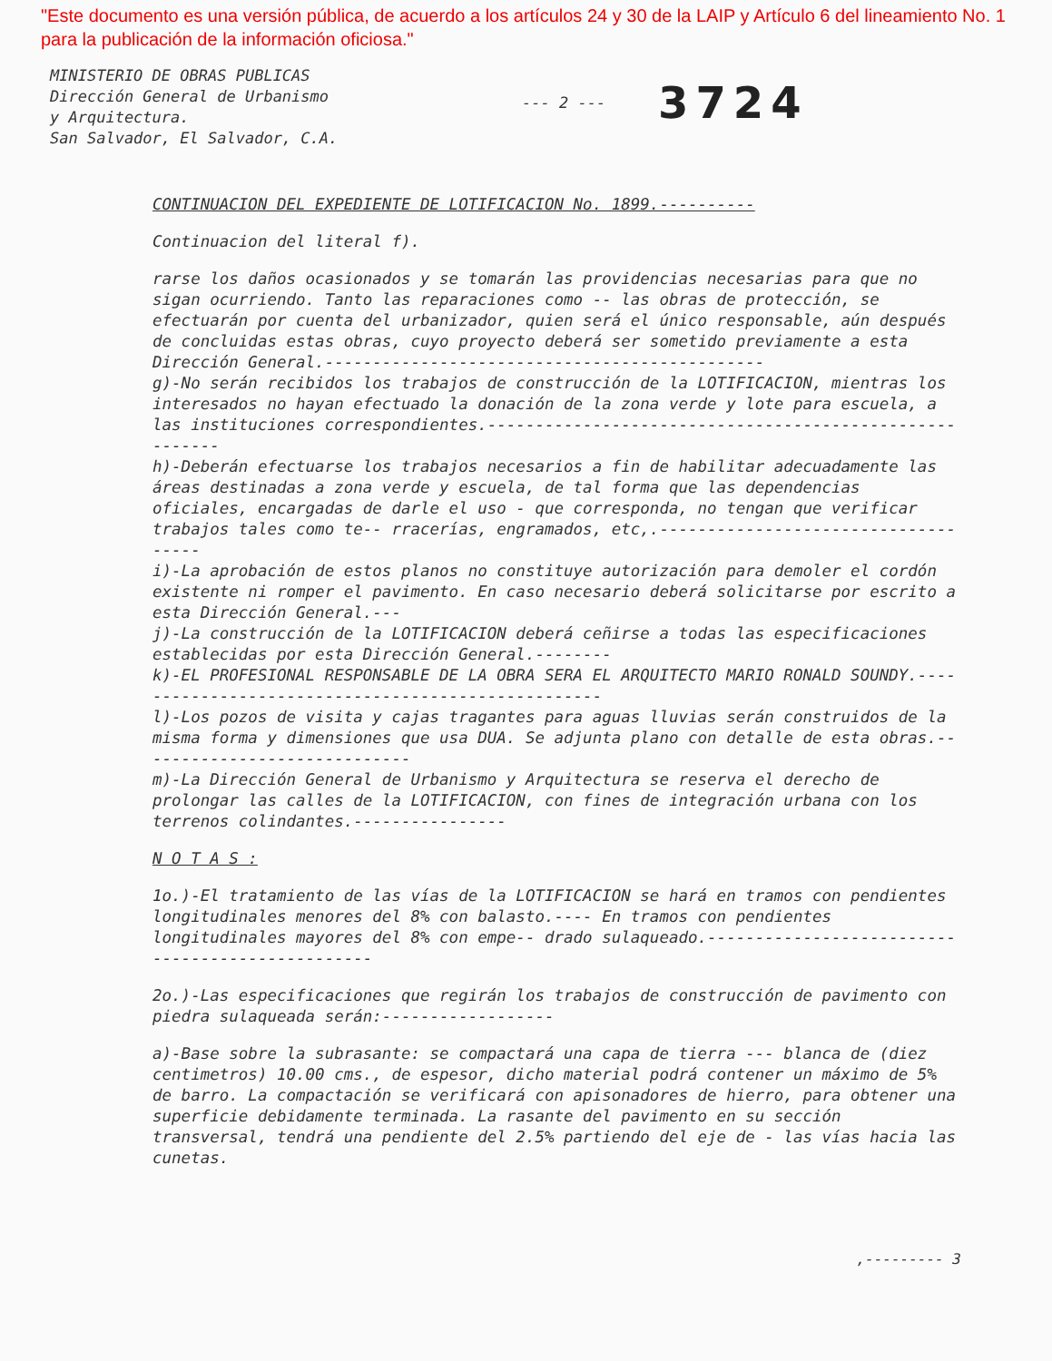"Este documento es una versión pública, de acuerdo a los artículos 24 y 30 de la LAIP y Artículo 6 del lineamiento No. 1 para la publicación de la información oficiosa."
MINISTERIO DE OBRAS PUBLICAS
Dirección General de Urbanismo
y Arquitectura.
San Salvador, El Salvador, C.A.
--- 2 ---
3724
CONTINUACION DEL EXPEDIENTE DE LOTIFICACION No. 1899.----------
Continuacion del literal f).
rarse los daños ocasionados y se tomarán las providencias necesarias para que no sigan ocurriendo. Tanto las reparaciones como -- las obras de protección, se efectuarán por cuenta del urbanizador, quien será el único responsable, aún después de concluidas estas obras, cuyo proyecto deberá ser sometido previamente a esta Dirección General.----------------------------------------------
g)-No serán recibidos los trabajos de construcción de la LOTIFICACION, mientras los interesados no hayan efectuado la donación de la zona verde y lote para escuela, a las instituciones correspondientes.--------------------------------------------------------
h)-Deberán efectuarse los trabajos necesarios a fin de habilitar adecuadamente las áreas destinadas a zona verde y escuela, de tal forma que las dependencias oficiales, encargadas de darle el uso - que corresponda, no tengan que verificar trabajos tales como te-- rracerías, engramados, etc,.------------------------------------
i)-La aprobación de estos planos no constituye autorización para demoler el cordón existente ni romper el pavimento. En caso necesario deberá solicitarse por escrito a esta Dirección General.---
j)-La construcción de la LOTIFICACION deberá ceñirse a todas las especificaciones establecidas por esta Dirección General.--------
k)-EL PROFESIONAL RESPONSABLE DE LA OBRA SERA EL ARQUITECTO MARIO RONALD SOUNDY.---------------------------------------------------
l)-Los pozos de visita y cajas tragantes para aguas lluvias serán construidos de la misma forma y dimensiones que usa DUA. Se adjunta plano con detalle de esta obras.-----------------------------
m)-La Dirección General de Urbanismo y Arquitectura se reserva el derecho de prolongar las calles de la LOTIFICACION, con fines de integración urbana con los terrenos colindantes.----------------
N O T A S :
1o.)-El tratamiento de las vías de la LOTIFICACION se hará en tramos con pendientes longitudinales menores del 8% con balasto.---- En tramos con pendientes longitudinales mayores del 8% con empe-- drado sulaqueado.-------------------------------------------------
2o.)-Las especificaciones que regirán los trabajos de construcción de pavimento con piedra sulaqueada serán:------------------
a)-Base sobre la subrasante: se compactará una capa de tierra --- blanca de (diez centimetros) 10.00 cms., de espesor, dicho material podrá contener un máximo de 5% de barro. La compactación se verificará con apisonadores de hierro, para obtener una superficie debidamente terminada. La rasante del pavimento en su sección transversal, tendrá una pendiente del 2.5% partiendo del eje de - las vías hacia las cunetas.
,--------- 3